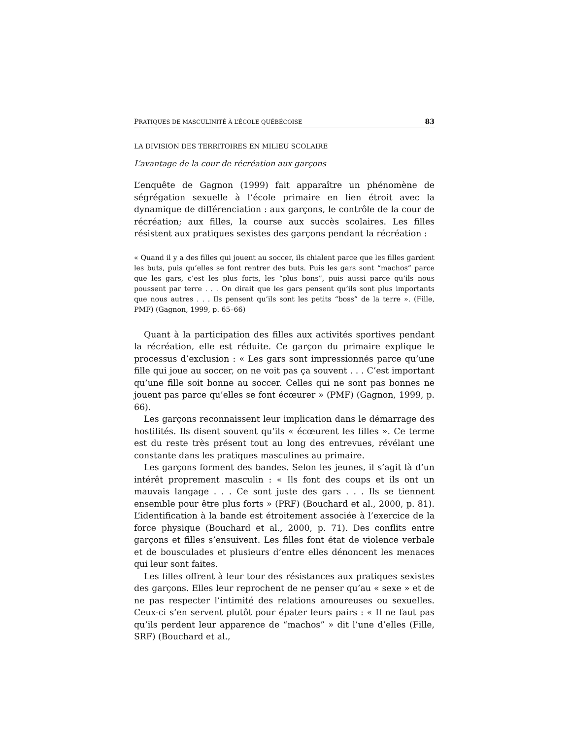PRATIQUES DE MASCULINITÉ À L’ÉCOLE QUÉBÉCOISE 83
LA DIVISION DES TERRITOIRES EN MILIEU SCOLAIRE
L’avantage de la cour de récréation aux garçons
L’enquête de Gagnon (1999) fait apparaître un phénomène de ségrégation sexuelle à l’école primaire en lien étroit avec la dynamique de différenciation : aux garçons, le contrôle de la cour de récréation; aux filles, la course aux succès scolaires. Les filles résistent aux pratiques sexistes des garçons pendant la récréation :
« Quand il y a des filles qui jouent au soccer, ils chialent parce que les filles gardent les buts, puis qu’elles se font rentrer des buts. Puis les gars sont “machos” parce que les gars, c’est les plus forts, les “plus bons”, puis aussi parce qu’ils nous poussent par terre . . . On dirait que les gars pensent qu’ils sont plus importants que nous autres . . . Ils pensent qu’ils sont les petits “boss” de la terre ». (Fille, PMF) (Gagnon, 1999, p. 65–66)
Quant à la participation des filles aux activités sportives pendant la récréation, elle est réduite. Ce garçon du primaire explique le processus d’exclusion : « Les gars sont impressionnés parce qu’une fille qui joue au soccer, on ne voit pas ça souvent . . . C’est important qu’une fille soit bonne au soccer. Celles qui ne sont pas bonnes ne jouent pas parce qu’elles se font écœurer » (PMF) (Gagnon, 1999, p. 66).
Les garçons reconnaissent leur implication dans le démarrage des hostilités. Ils disent souvent qu’ils « écœurent les filles ». Ce terme est du reste très présent tout au long des entrevues, révélant une constante dans les pratiques masculines au primaire.
Les garçons forment des bandes. Selon les jeunes, il s’agit là d’un intérêt proprement masculin : « Ils font des coups et ils ont un mauvais langage . . . Ce sont juste des gars . . . Ils se tiennent ensemble pour être plus forts » (PRF) (Bouchard et al., 2000, p. 81). L’identification à la bande est étroitement associée à l’exercice de la force physique (Bouchard et al., 2000, p. 71). Des conflits entre garçons et filles s’ensuivent. Les filles font état de violence verbale et de bousculades et plusieurs d’entre elles dénoncent les menaces qui leur sont faites.
Les filles offrent à leur tour des résistances aux pratiques sexistes des garçons. Elles leur reprochent de ne penser qu’au « sexe » et de ne pas respecter l’intimité des relations amoureuses ou sexuelles. Ceux-ci s’en servent plutôt pour épater leurs pairs : « Il ne faut pas qu’ils perdent leur apparence de “machos” » dit l’une d’elles (Fille, SRF) (Bouchard et al.,